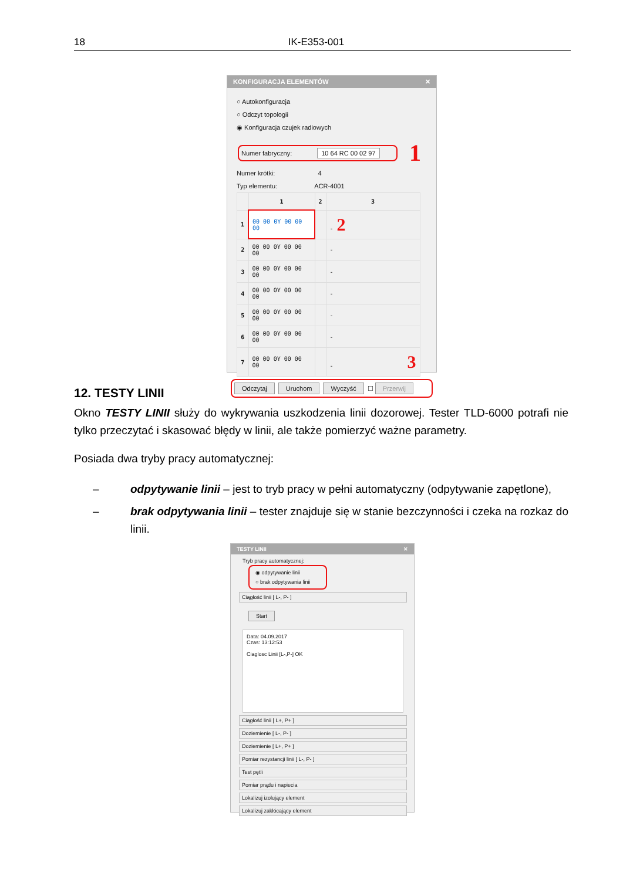18 IK-E353-001
KONFIGURACJA ELEMENTÓW ✕
○ Autokonfiguracja
○ Odczyt topologii
◉ Konfiguracja czujek radiowych
Numer fabryczny: 10 64 RC 00 02 97
1
Numer krótki: 4
Typ elementu: ACR-4001
| | 1 | 2 | 3 |
| --- | --- | --- | --- |
| 1 | 00 00 0Y 00 00 00 | | - 2 |
| 2 | 00 00 0Y 00 00 00 | | - |
| 3 | 00 00 0Y 00 00 00 | | - |
| 4 | 00 00 0Y 00 00 00 | | - |
| 5 | 00 00 0Y 00 00 00 | | - |
| 6 | 00 00 0Y 00 00 00 | | - |
| 7 | 00 00 0Y 00 00 00 | | - 3 |
Odczytaj Uruchom Wyczyść ☐ Przerwij
12. TESTY LINII
Okno TESTY LINII służy do wykrywania uszkodzenia linii dozorowej. Tester TLD-6000 potrafi nie tylko przeczytać i skasować błędy w linii, ale także pomierzyć ważne parametry.
Posiada dwa tryby pracy automatycznej:
– odpytywanie linii – jest to tryb pracy w pełni automatyczny (odpytywanie zapętlone),
– brak odpytywania linii – tester znajduje się w stanie bezczynności i czeka na rozkaz do linii.
TESTY LINII ✕
Tryb pracy automatycznej:
◉ odpytywanie linii
○ brak odpytywania linii
Ciągłość linii [ L-, P- ]
Start
Data: 04.09.2017
Czas: 13:12:53
Ciaglosc Linii [L-,P-] OK
Ciągłość linii [ L+, P+ ]
Doziemienie [ L-, P- ]
Doziemienie [ L+, P+ ]
Pomiar rezystancji linii [ L-, P- ]
Test pętli
Pomiar prądu i napiecia
Lokalizuj izolujący element
Lokalizuj zakłócający element